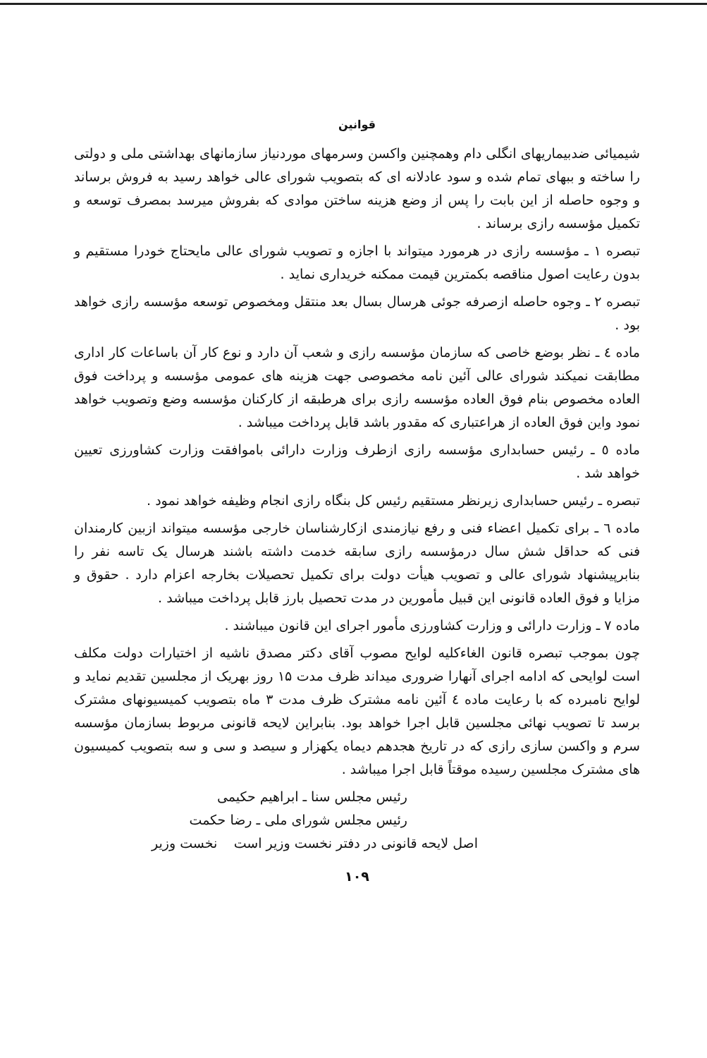قوانین
شیمیائی ضدبیماریهای انگلی دام وهمچنین واکسن وسرمهای موردنیاز سازمانهای بهداشتی ملی و دولتی را ساخته و ببهای تمام شده و سود عادلانه ای که بتصویب شورای عالی خواهد رسید به فروش برساند و وجوه حاصله از این بابت را پس از وضع هزینه ساختن موادی که بفروش میرسد بمصرف توسعه و تکمیل مؤسسه رازی برساند .
تبصره ۱ ـ مؤسسه رازی در هرمورد میتواند با اجازه و تصویب شورای عالی مایحتاج خودرا مستقیم و بدون رعایت اصول مناقصه بکمترین قیمت ممکنه خریداری نماید .
تبصره ۲ ـ وجوه حاصله ازصرفه جوئی هرسال بسال بعد منتقل ومخصوص توسعه مؤسسه رازی خواهد بود .
ماده ٤ ـ نظر بوضع خاصی که سازمان مؤسسه رازی و شعب آن دارد و نوع کار آن باساعات کار اداری مطابقت نمیکند شورای عالی آئین نامه مخصوصی جهت هزینه های عمومی مؤسسه و پرداخت فوق العاده مخصوص بنام فوق العاده مؤسسه رازی برای هرطبقه از کارکنان مؤسسه وضع وتصویب خواهد نمود واین فوق العاده از هراعتباری که مقدور باشد قابل پرداخت میباشد .
ماده ٥ ـ رئیس حسابداری مؤسسه رازی ازطرف وزارت دارائی باموافقت وزارت کشاورزی تعیین خواهد شد .
تبصره ـ رئیس حسابداری زیرنظر مستقیم رئیس کل بنگاه رازی انجام وظیفه خواهد نمود .
ماده ٦ ـ برای تکمیل اعضاء فنی و رفع نیازمندی ازکارشناسان خارجی مؤسسه میتواند ازبین کارمندان فنی که حداقل شش سال درمؤسسه رازی سابقه خدمت داشته باشند هرسال یک تاسه نفر را بنابرپیشنهاد شورای عالی و تصویب هیأت دولت برای تکمیل تحصیلات بخارجه اعزام دارد . حقوق و مزایا و فوق العاده قانونی این قبیل مأمورین در مدت تحصیل بارز قابل پرداخت میباشد .
ماده ۷ ـ وزارت دارائی و وزارت کشاورزی مأمور اجرای این قانون میباشند .
چون بموجب تبصره قانون الغاءکلیه لوایح مصوب آقای دکتر مصدق ناشیه از اختیارات دولت مکلف است لوایحی که ادامه اجرای آنهارا ضروری میداند ظرف مدت ۱۵ روز بهریک از مجلسین تقدیم نماید و لوایح نامبرده که با رعایت ماده ٤ آئین نامه مشترک ظرف مدت ۳ ماه بتصویب کمیسیونهای مشترک برسد تا تصویب نهائی مجلسین قابل اجرا خواهد بود. بنابراین لایحه قانونی مربوط بسازمان مؤسسه سرم و واکسن سازی رازی که در تاریخ هجدهم دیماه یکهزار و سیصد و سی و سه بتصویب کمیسیون های مشترک مجلسین رسیده موقتاً قابل اجرا میباشد .
رئیس مجلس سنا ـ ابراهیم حکیمی
رئیس مجلس شورای ملی ـ رضا حکمت
اصل لایحه قانونی در دفتر نخست وزیر است نخست وزیر
۱۰۹